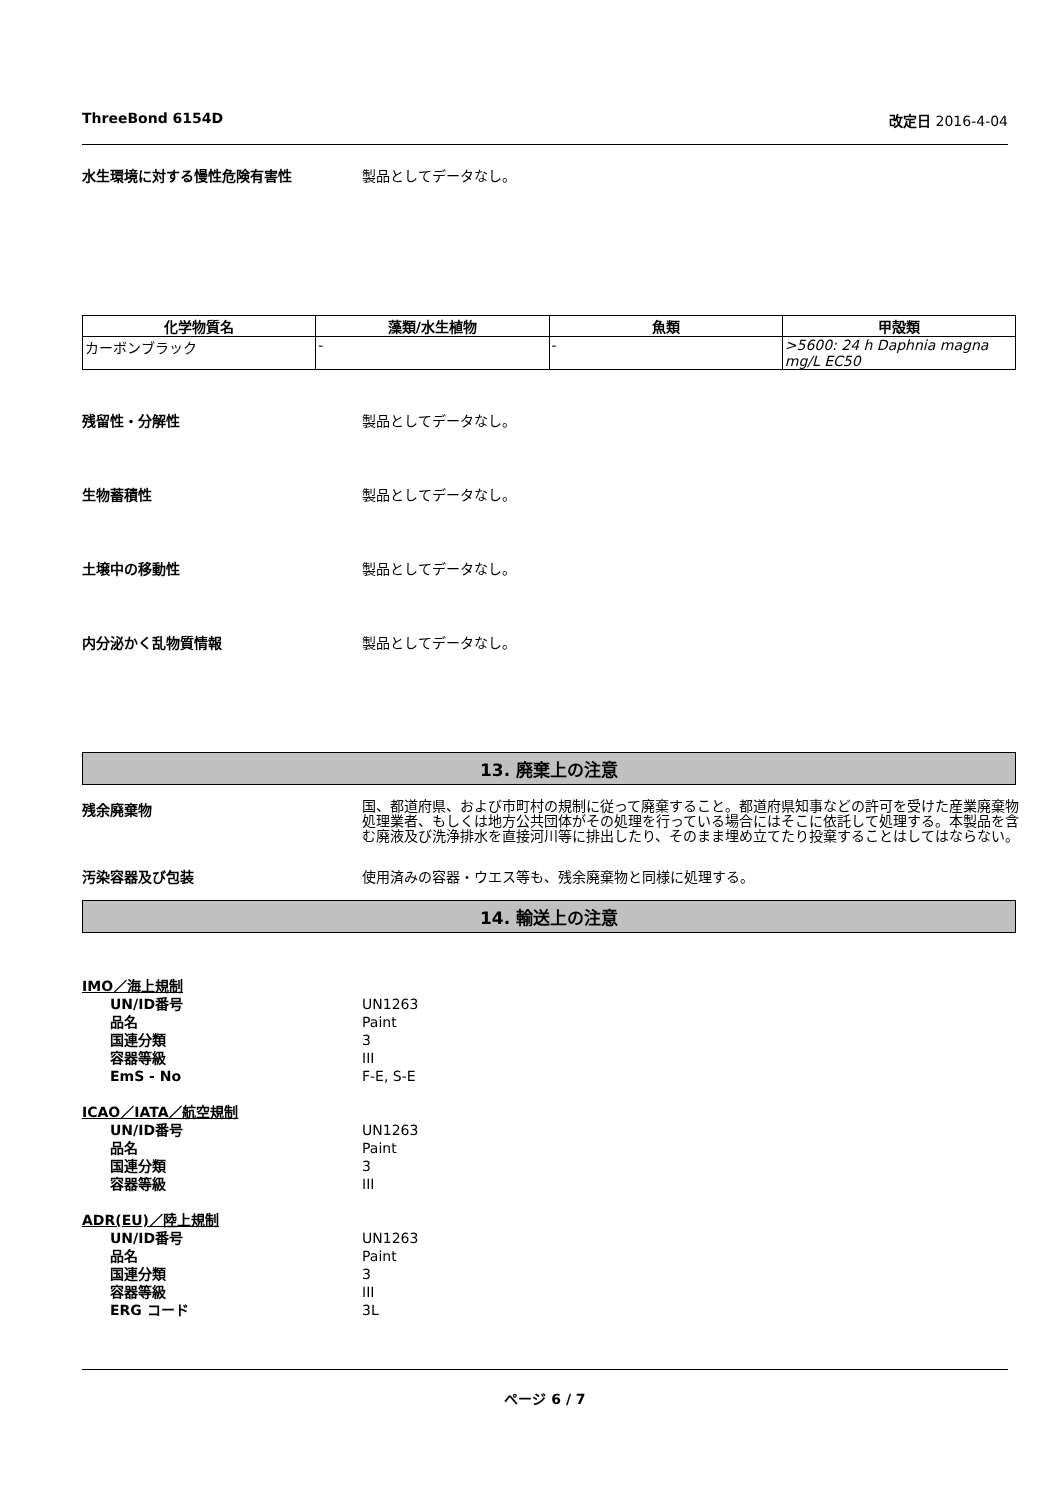ThreeBond 6154D 改定日 2016-4-04
水生環境に対する慢性危険有害性 製品としてデータなし。
| 化学物質名 | 藻類/水生植物 | 魚類 | 甲殻類 |
| --- | --- | --- | --- |
| カーボンブラック | - | - | >5600: 24 h Daphnia magna mg/L EC50 |
残留性・分解性 製品としてデータなし。
生物蓄積性 製品としてデータなし。
土壌中の移動性 製品としてデータなし。
内分泌かく乱物質情報 製品としてデータなし。
13. 廃棄上の注意
残余廃棄物
国、都道府県、および市町村の規制に従って廃棄すること。都道府県知事などの許可を受けた産業廃棄物処理業者、もしくは地方公共団体がその処理を行っている場合にはそこに依託して処理する。本製品を含む廃液及び洗浄排水を直接河川等に排出したり、そのまま埋め立てたり投棄することはしてはならない。
汚染容器及び包装 使用済みの容器・ウエス等も、残余廃棄物と同様に処理する。
14. 輸送上の注意
IMO／海上規制
UN/ID番号 UN1263
品名 Paint
国連分類 3
容器等級 III
EmS - No F-E, S-E
ICAO／IATA／航空規制
UN/ID番号 UN1263
品名 Paint
国連分類 3
容器等級 III
ADR(EU)／陸上規制
UN/ID番号 UN1263
品名 Paint
国連分類 3
容器等級 III
ERG コード 3L
ページ 6 / 7